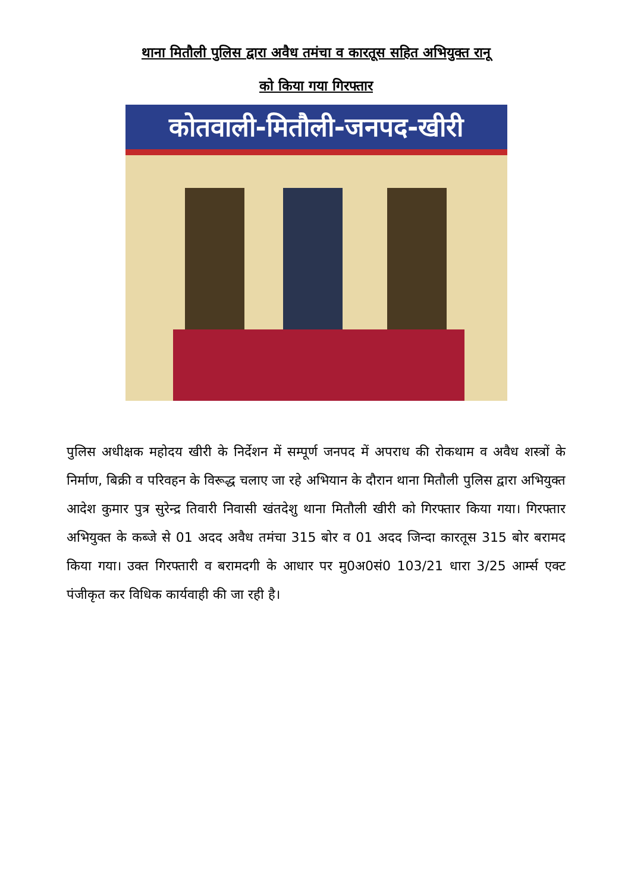थाना मितौली पुलिस द्वारा अवैध तमंचा व कारतूस सहित अभियुक्त रानू
को किया गया गिरफ्तार
कोतवाली-मितौली-जनपद-खीरी
पुलिस अधीक्षक महोदय खीरी के निर्देशन में सम्पूर्ण जनपद में अपराध की रोकथाम व अवैध शस्त्रों के निर्माण, बिक्री व परिवहन के विरूद्ध चलाए जा रहे अभियान के दौरान थाना मितौली पुलिस द्वारा अभियुक्त आदेश कुमार पुत्र सुरेन्द्र तिवारी निवासी खंतदेशु थाना मितौली खीरी को गिरफ्तार किया गया। गिरफ्तार अभियुक्त के कब्जे से 01 अदद अवैध तमंचा 315 बोर व 01 अदद जिन्दा कारतूस 315 बोर बरामद किया गया। उक्त गिरफ्तारी व बरामदगी के आधार पर मु0अ0सं0 103/21 धारा 3/25 आर्म्स एक्ट पंजीकृत कर विधिक कार्यवाही की जा रही है।